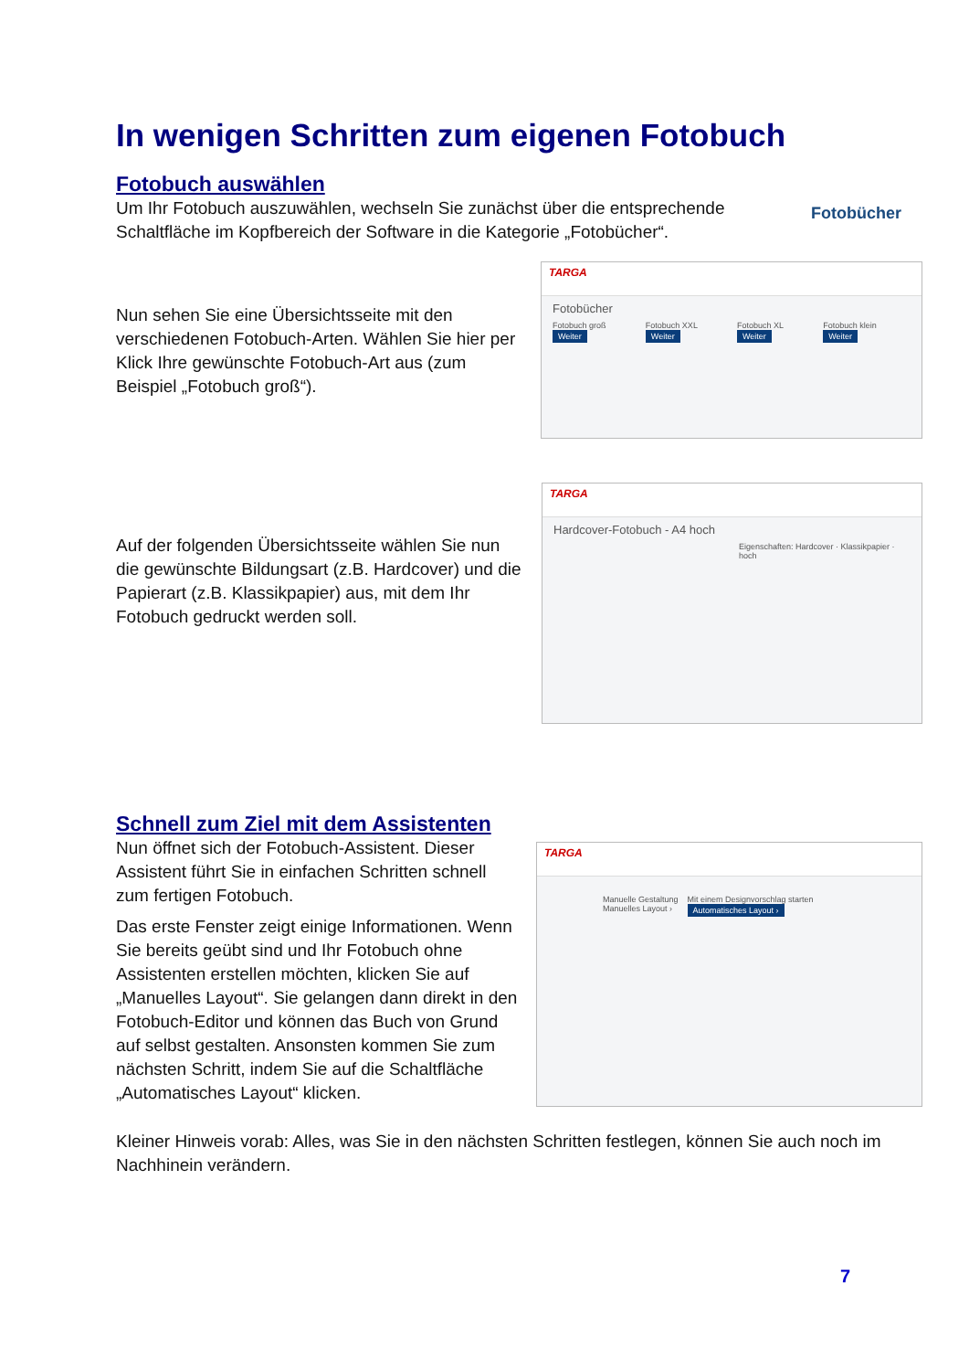In wenigen Schritten zum eigenen Fotobuch
Fotobuch auswählen
Um Ihr Fotobuch auszuwählen, wechseln Sie zunächst über die entsprechende Schaltfläche im Kopfbereich der Software in die Kategorie „Fotobücher“.
Fotobücher
Nun sehen Sie eine Übersichtsseite mit den verschiedenen Fotobuch-Arten. Wählen Sie hier per Klick Ihre gewünschte Fotobuch-Art aus (zum Beispiel „Fotobuch groß“).
TARGA
Fotobücher
Fotobuch groß Weiter Fotobuch XXL Weiter Fotobuch XL Weiter Fotobuch klein Weiter
Auf der folgenden Übersichtsseite wählen Sie nun die gewünschte Bildungsart (z.B. Hardcover) und die Papierart (z.B. Klassikpapier) aus, mit dem Ihr Fotobuch gedruckt werden soll.
TARGA
Hardcover-Fotobuch - A4 hoch
Eigenschaften: Hardcover · Klassikpapier · hoch
Schnell zum Ziel mit dem Assistenten
Nun öffnet sich der Fotobuch-Assistent. Dieser Assistent führt Sie in einfachen Schritten schnell zum fertigen Fotobuch.
Das erste Fenster zeigt einige Informationen. Wenn Sie bereits geübt sind und Ihr Fotobuch ohne Assistenten erstellen möchten, klicken Sie auf „Manuelles Layout“. Sie gelangen dann direkt in den Fotobuch-Editor und können das Buch von Grund auf selbst gestalten. Ansonsten kommen Sie zum nächsten Schritt, indem Sie auf die Schaltfläche „Automatisches Layout“ klicken.
TARGA
Manuelle Gestaltung
Manuelles Layout ›
Mit einem Designvorschlag starten
Automatisches Layout ›
Kleiner Hinweis vorab: Alles, was Sie in den nächsten Schritten festlegen, können Sie auch noch im Nachhinein verändern.
7